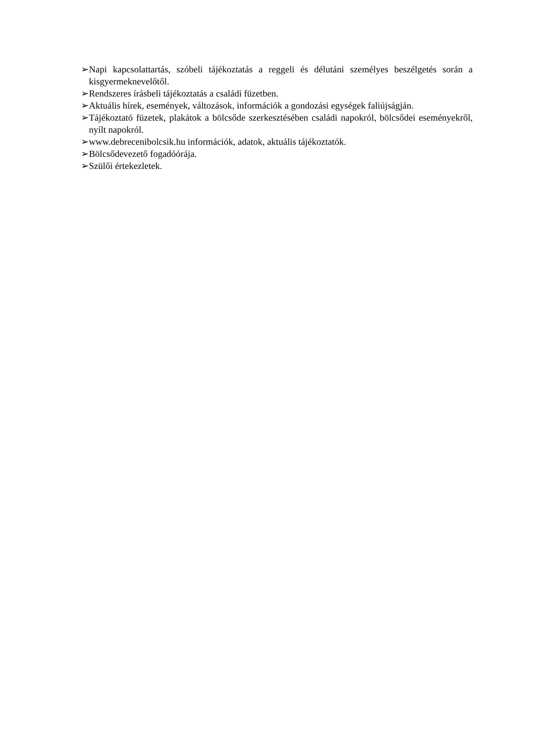➢ Napi kapcsolattartás, szóbeli tájékoztatás a reggeli és délutáni személyes beszélgetés során a kisgyermeknevelőtől.
➢ Rendszeres írásbeli tájékoztatás a családi füzetben.
➢ Aktuális hírek, események, változások, információk a gondozási egységek faliújságján.
➢ Tájékoztató füzetek, plakátok a bölcsőde szerkesztésében családi napokról, bölcsődei eseményekről, nyílt napokról.
➢ www.debrecenibolcsik.hu információk, adatok, aktuális tájékoztatók.
➢ Bölcsődevezető fogadóórája.
➢ Szülői értekezletek.